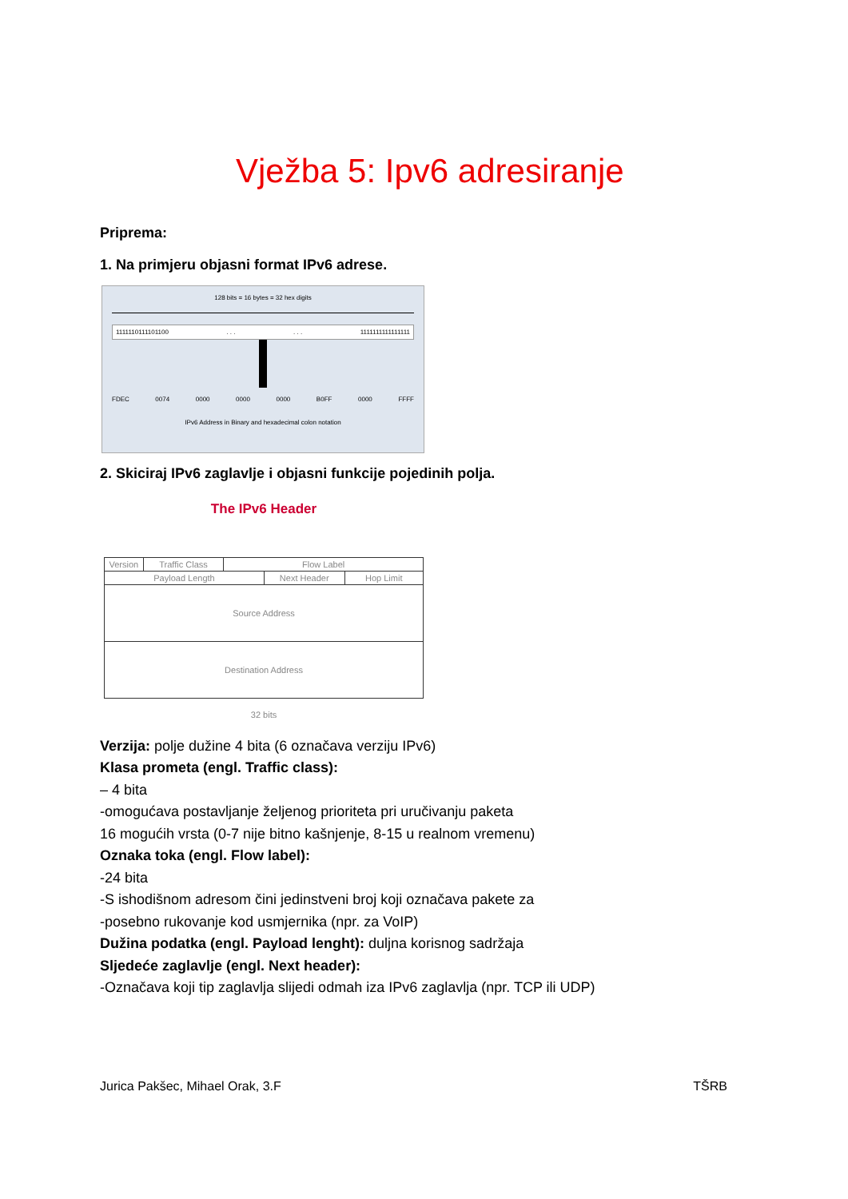Vježba 5: Ipv6 adresiranje
Priprema:
1. Na primjeru objasni format IPv6 adrese.
128 bits = 16 bytes = 32 hex digits
1111110111101100. . .. . . 1111111111111111
FDEC 0074 0000 0000 0000 B0FF 0000 FFFF
IPv6 Address in Binary and hexadecimal colon notation
2. Skiciraj IPv6 zaglavlje i objasni funkcije pojedinih polja.
The IPv6 Header
Version Traffic Class Flow Label
Payload Length Next Header Hop Limit
Source Address
Destination Address
32 bits
Verzija: polje dužine 4 bita (6 označava verziju IPv6)
Klasa prometa (engl. Traffic class):
– 4 bita
-omogućava postavljanje željenog prioriteta pri uručivanju paketa
16 mogućih vrsta (0-7 nije bitno kašnjenje, 8-15 u realnom vremenu)
Oznaka toka (engl. Flow label):
-24 bita
-S ishodišnom adresom čini jedinstveni broj koji označava pakete za
-posebno rukovanje kod usmjernika (npr. za VoIP)
Dužina podatka (engl. Payload lenght): duljna korisnog sadržaja
Sljedeće zaglavlje (engl. Next header):
-Označava koji tip zaglavlja slijedi odmah iza IPv6 zaglavlja (npr. TCP ili UDP)
Jurica Pakšec, Mihael Orak, 3.F TŠRB